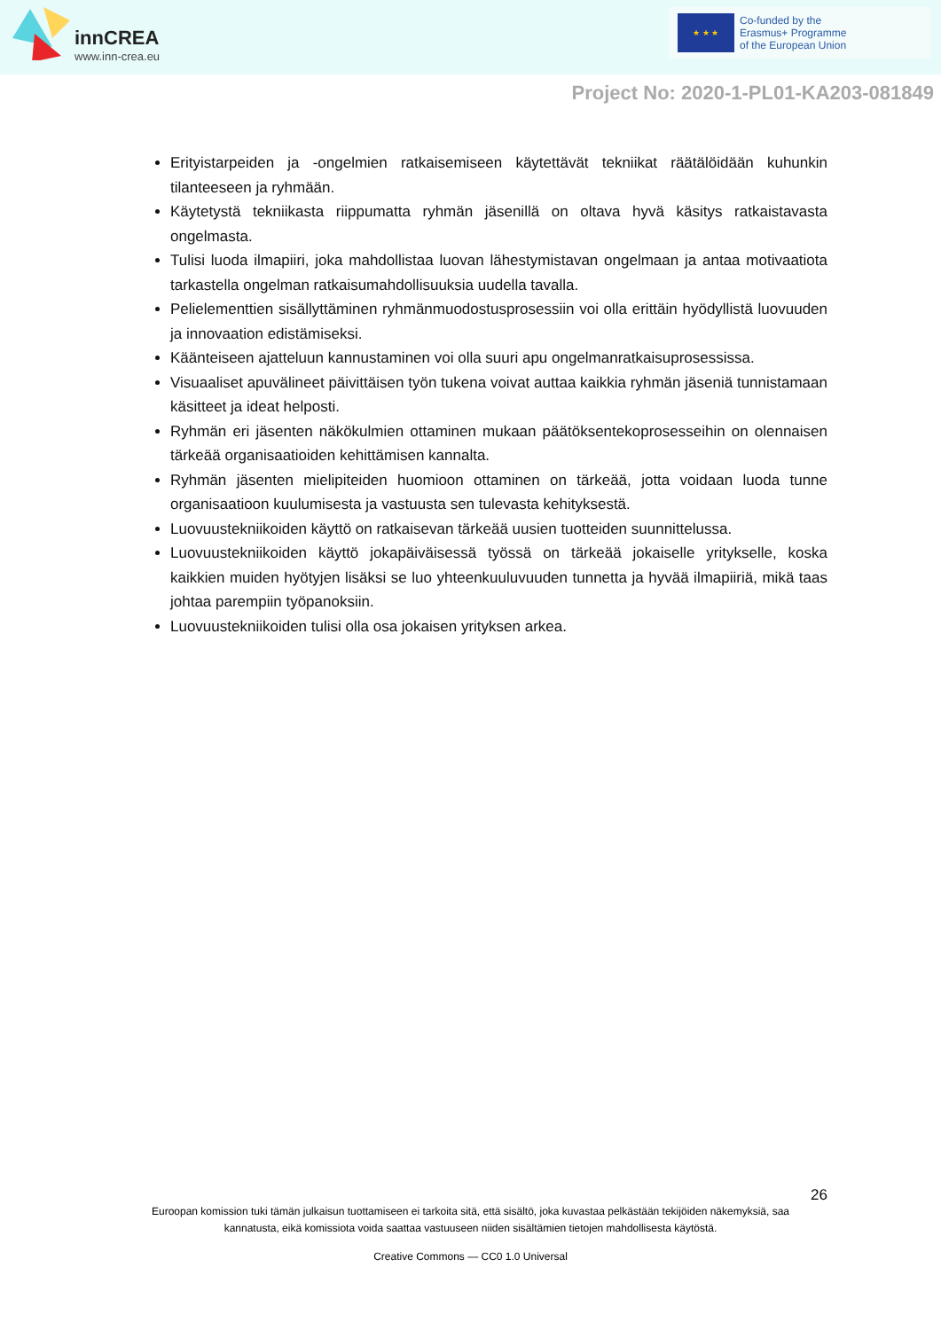innCREA
www.inn-crea.eu
★ ★ ★
Co-funded by the
Erasmus+ Programme
of the European Union
Project No: 2020-1-PL01-KA203-081849
Erityistarpeiden ja -ongelmien ratkaisemiseen käytettävät tekniikat räätälöidään kuhunkin tilanteeseen ja ryhmään.
Käytetystä tekniikasta riippumatta ryhmän jäsenillä on oltava hyvä käsitys ratkaistavasta ongelmasta.
Tulisi luoda ilmapiiri, joka mahdollistaa luovan lähestymistavan ongelmaan ja antaa motivaatiota tarkastella ongelman ratkaisumahdollisuuksia uudella tavalla.
Pelielementtien sisällyttäminen ryhmänmuodostusprosessiin voi olla erittäin hyödyllistä luovuuden ja innovaation edistämiseksi.
Käänteiseen ajatteluun kannustaminen voi olla suuri apu ongelmanratkaisuprosessissa.
Visuaaliset apuvälineet päivittäisen työn tukena voivat auttaa kaikkia ryhmän jäseniä tunnistamaan käsitteet ja ideat helposti.
Ryhmän eri jäsenten näkökulmien ottaminen mukaan päätöksentekoprosesseihin on olennaisen tärkeää organisaatioiden kehittämisen kannalta.
Ryhmän jäsenten mielipiteiden huomioon ottaminen on tärkeää, jotta voidaan luoda tunne organisaatioon kuulumisesta ja vastuusta sen tulevasta kehityksestä.
Luovuustekniikoiden käyttö on ratkaisevan tärkeää uusien tuotteiden suunnittelussa.
Luovuustekniikoiden käyttö jokapäiväisessä työssä on tärkeää jokaiselle yritykselle, koska kaikkien muiden hyötyjen lisäksi se luo yhteenkuuluvuuden tunnetta ja hyvää ilmapiiriä, mikä taas johtaa parempiin työpanoksiin.
Luovuustekniikoiden tulisi olla osa jokaisen yrityksen arkea.
26
Euroopan komission tuki tämän julkaisun tuottamiseen ei tarkoita sitä, että sisältö, joka kuvastaa pelkästään tekijöiden näkemyksiä, saa
kannatusta, eikä komissiota voida saattaa vastuuseen niiden sisältämien tietojen mahdollisesta käytöstä.
Creative Commons — CC0 1.0 Universal